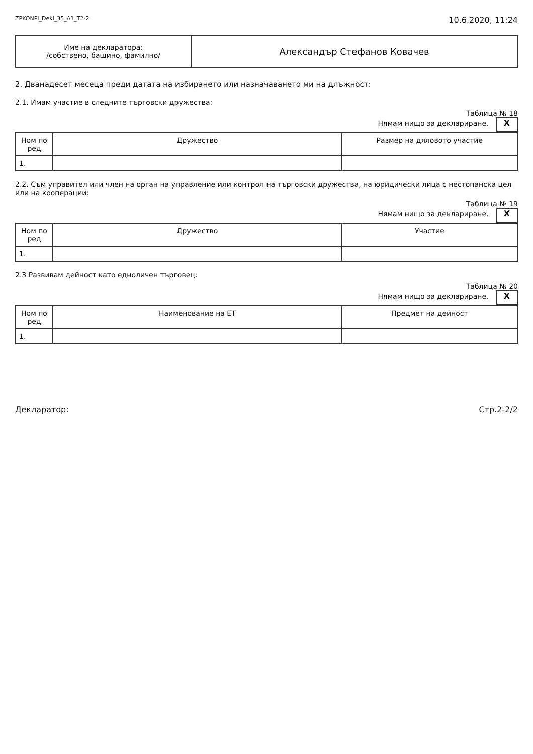ZPKONPI_Dekl_35_A1_T2-2 10.6.2020, 11:24
| Име на декларатора: /собствено, бащино, фамилно/ | Александър Стефанов Ковачев |
2. Дванадесет месеца преди датата на избирането или назначаването ми на длъжност:
2.1. Имам участие в следните търговски дружества:
Таблица № 18
Нямам нищо за деклариране. X
| Ном по ред | Дружество | Размер на дяловото участие |
| --- | --- | --- |
| 1. | | |
2.2. Съм управител или член на орган на управление или контрол на търговски дружества, на юридически лица с нестопанска цел или на кооперации:
Таблица № 19
Нямам нищо за деклариране. X
| Ном по ред | Дружество | Участие |
| --- | --- | --- |
| 1. | | |
2.3 Развивам дейност като едноличен търговец:
Таблица № 20
Нямам нищо за деклариране. X
| Ном по ред | Наименование на ЕТ | Предмет на дейност |
| --- | --- | --- |
| 1. | | |
Декларатор: Стр.2-2/2